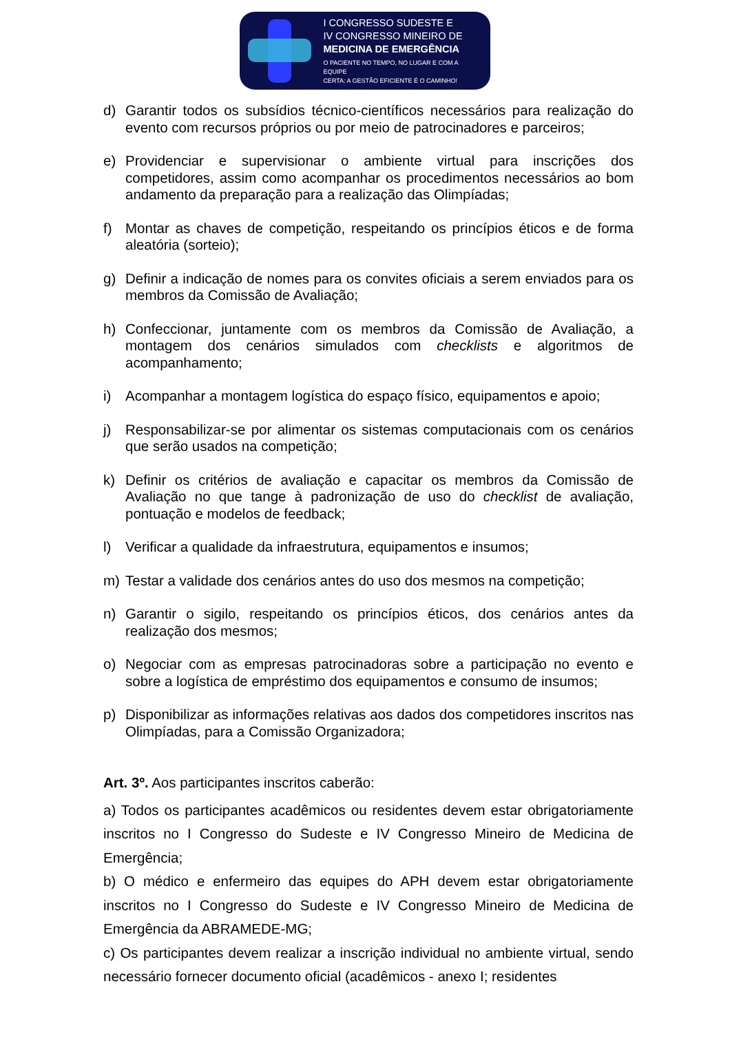I CONGRESSO SUDESTE E
IV CONGRESSO MINEIRO DE
MEDICINA DE EMERGÊNCIA
O PACIENTE NO TEMPO, NO LUGAR E COM A EQUIPE
CERTA: A GESTÃO EFICIENTE É O CAMINHO!
d) Garantir todos os subsídios técnico-científicos necessários para realização do evento com recursos próprios ou por meio de patrocinadores e parceiros;
e) Providenciar e supervisionar o ambiente virtual para inscrições dos competidores, assim como acompanhar os procedimentos necessários ao bom andamento da preparação para a realização das Olimpíadas;
f) Montar as chaves de competição, respeitando os princípios éticos e de forma aleatória (sorteio);
g) Definir a indicação de nomes para os convites oficiais a serem enviados para os membros da Comissão de Avaliação;
h) Confeccionar, juntamente com os membros da Comissão de Avaliação, a montagem dos cenários simulados com checklists e algoritmos de acompanhamento;
i) Acompanhar a montagem logística do espaço físico, equipamentos e apoio;
j) Responsabilizar-se por alimentar os sistemas computacionais com os cenários que serão usados na competição;
k) Definir os critérios de avaliação e capacitar os membros da Comissão de Avaliação no que tange à padronização de uso do checklist de avaliação, pontuação e modelos de feedback;
l) Verificar a qualidade da infraestrutura, equipamentos e insumos;
m) Testar a validade dos cenários antes do uso dos mesmos na competição;
n) Garantir o sigilo, respeitando os princípios éticos, dos cenários antes da realização dos mesmos;
o) Negociar com as empresas patrocinadoras sobre a participação no evento e sobre a logística de empréstimo dos equipamentos e consumo de insumos;
p) Disponibilizar as informações relativas aos dados dos competidores inscritos nas Olimpíadas, para a Comissão Organizadora;
Art. 3º. Aos participantes inscritos caberão:
a) Todos os participantes acadêmicos ou residentes devem estar obrigatoriamente inscritos no I Congresso do Sudeste e IV Congresso Mineiro de Medicina de Emergência;
b) O médico e enfermeiro das equipes do APH devem estar obrigatoriamente inscritos no I Congresso do Sudeste e IV Congresso Mineiro de Medicina de Emergência da ABRAMEDE-MG;
c) Os participantes devem realizar a inscrição individual no ambiente virtual, sendo necessário fornecer documento oficial (acadêmicos - anexo I; residentes